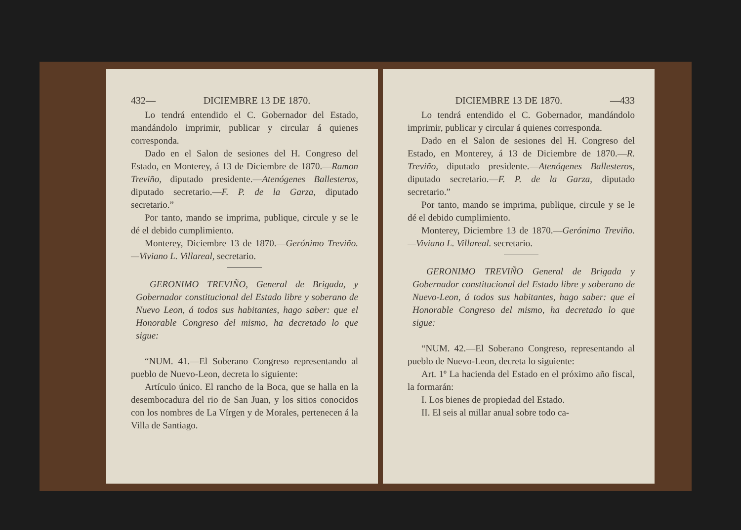432— DICIEMBRE 13 DE 1870.
Lo tendrá entendido el C. Gobernador del Estado, mandándolo imprimir, publicar y circular á quienes corresponda.
Dado en el Salon de sesiones del H. Congreso del Estado, en Monterey, á 13 de Diciembre de 1870.—Ramon Treviño, diputado presidente.—Atenógenes Ballesteros, diputado secretario.—F. P. de la Garza, diputado secretario.”
Por tanto, mando se imprima, publique, circule y se le dé el debido cumplimiento.
Monterey, Diciembre 13 de 1870.—Gerónimo Treviño.—Viviano L. Villareal, secretario.
GERONIMO TREVIÑO, General de Brigada, y Gobernador constitucional del Estado libre y soberano de Nuevo Leon, á todos sus habitantes, hago saber: que el Honorable Congreso del mismo, ha decretado lo que sigue:
“NUM. 41.—El Soberano Congreso representando al pueblo de Nuevo-Leon, decreta lo siguiente:
Artículo único. El rancho de la Boca, que se halla en la desembocadura del rio de San Juan, y los sitios conocidos con los nombres de La Vírgen y de Morales, pertenecen á la Villa de Santiago.
DICIEMBRE 13 DE 1870. —433
Lo tendrá entendido el C. Gobernador, mandándolo imprimir, publicar y circular á quienes corresponda.
Dado en el Salon de sesiones del H. Congreso del Estado, en Monterey, á 13 de Diciembre de 1870.—R. Treviño, diputado presidente.—Atenógenes Ballesteros, diputado secretario.—F. P. de la Garza, diputado secretario.”
Por tanto, mando se imprima, publique, circule y se le dé el debido cumplimiento.
Monterey, Diciembre 13 de 1870.—Gerónimo Treviño.—Viviano L. Villareal. secretario.
GERONIMO TREVIÑO General de Brigada y Gobernador constitucional del Estado libre y soberano de Nuevo-Leon, á todos sus habitantes, hago saber: que el Honorable Congreso del mismo, ha decretado lo que sigue:
“NUM. 42.—El Soberano Congreso, representando al pueblo de Nuevo-Leon, decreta lo siguiente:
Art. 1º La hacienda del Estado en el próximo año fiscal, la formarán:
I. Los bienes de propiedad del Estado.
II. El seis al millar anual sobre todo ca-